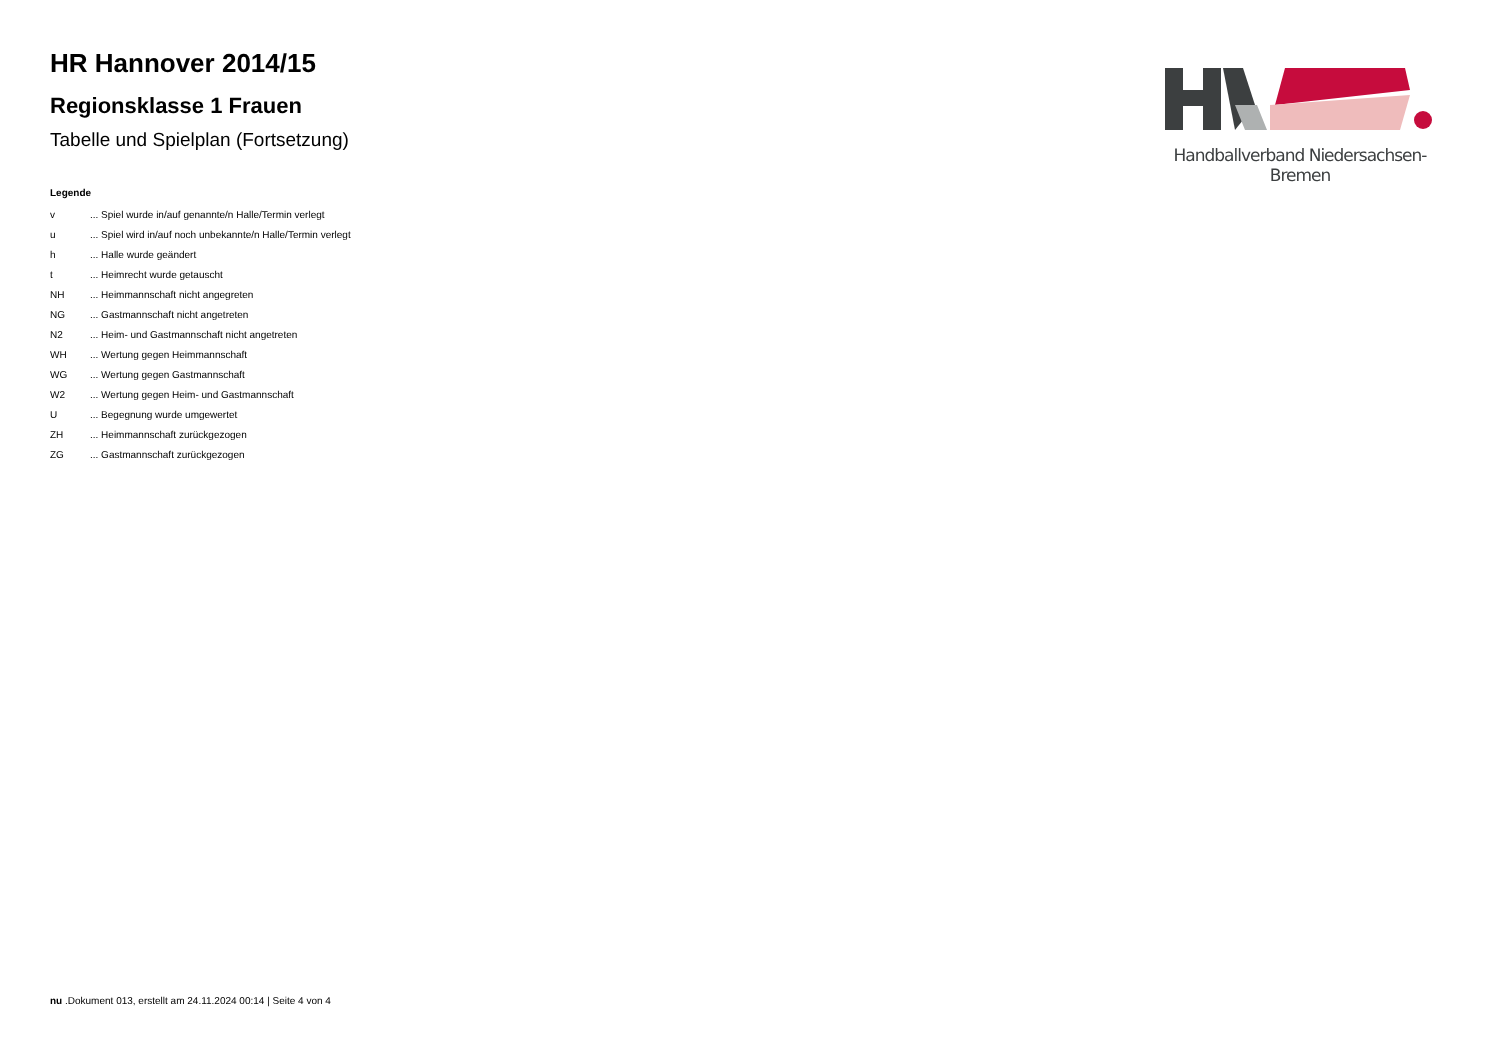HR Hannover 2014/15
Regionsklasse 1 Frauen
Tabelle und Spielplan (Fortsetzung)
Legende
| v | ... Spiel wurde in/auf genannte/n Halle/Termin verlegt |
| u | ... Spiel wird in/auf noch unbekannte/n Halle/Termin verlegt |
| h | ... Halle wurde geändert |
| t | ... Heimrecht wurde getauscht |
| NH | ... Heimmannschaft nicht angegreten |
| NG | ... Gastmannschaft nicht angetreten |
| N2 | ... Heim- und Gastmannschaft nicht angetreten |
| WH | ... Wertung gegen Heimmannschaft |
| WG | ... Wertung gegen Gastmannschaft |
| W2 | ... Wertung gegen Heim- und Gastmannschaft |
| U | ... Begegnung wurde umgewertet |
| ZH | ... Heimmannschaft zurückgezogen |
| ZG | ... Gastmannschaft zurückgezogen |
Handballverband Niedersachsen-Bremen
nu .Dokument 013, erstellt am 24.11.2024 00:14 | Seite 4 von 4